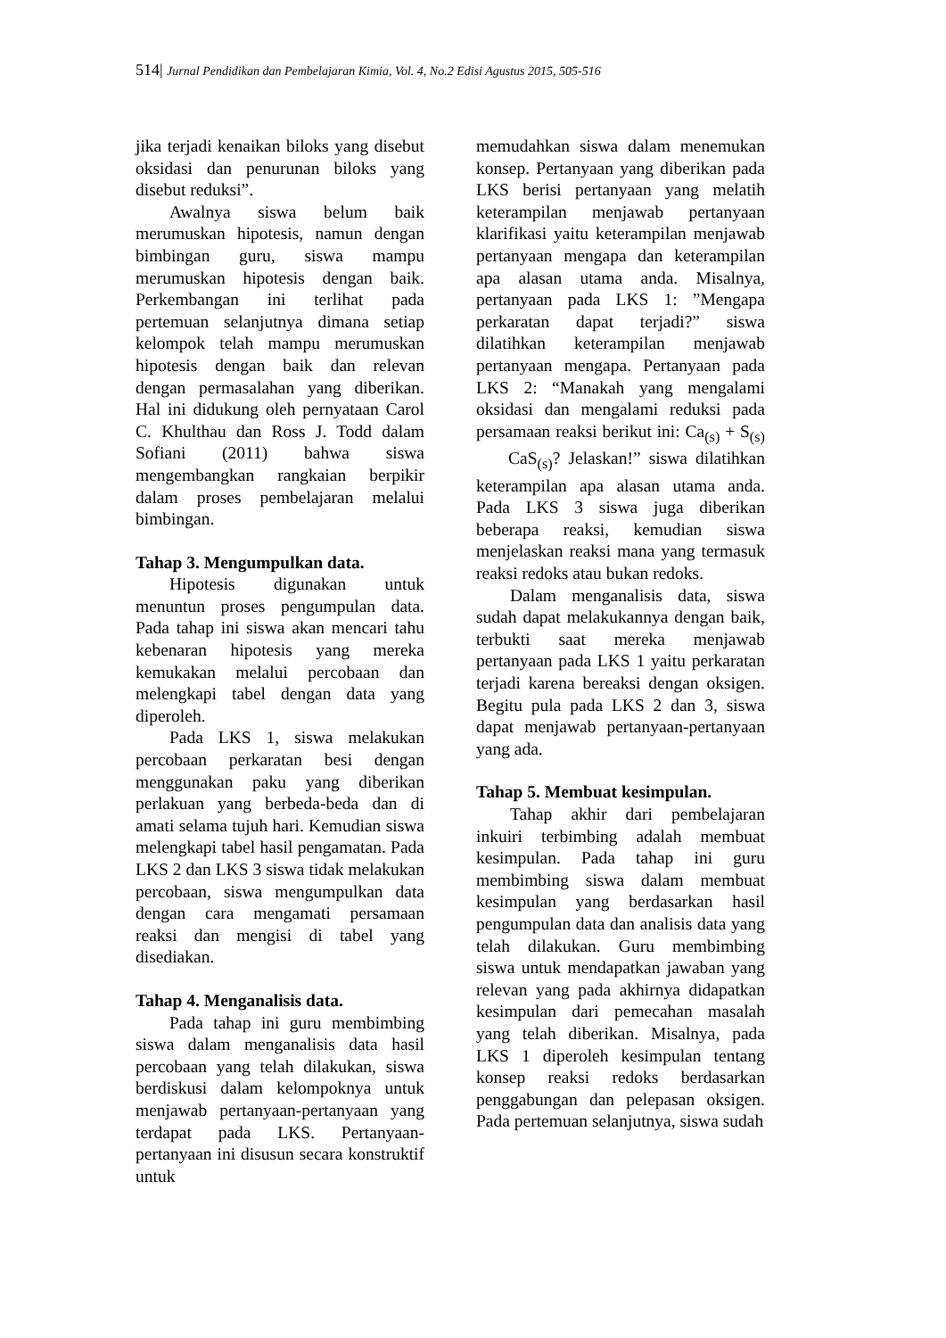514| Jurnal Pendidikan dan Pembelajaran Kimia, Vol. 4, No.2 Edisi Agustus 2015, 505-516
jika terjadi kenaikan biloks yang disebut oksidasi dan penurunan biloks yang disebut reduksi”.
Awalnya siswa belum baik merumuskan hipotesis, namun dengan bimbingan guru, siswa mampu merumuskan hipotesis dengan baik. Perkembangan ini terlihat pada pertemuan selanjutnya dimana setiap kelompok telah mampu merumuskan hipotesis dengan baik dan relevan dengan permasalahan yang diberikan. Hal ini didukung oleh pernyataan Carol C. Khulthau dan Ross J. Todd dalam Sofiani (2011) bahwa siswa mengembangkan rangkaian berpikir dalam proses pembelajaran melalui bimbingan.
Tahap 3. Mengumpulkan data.
Hipotesis digunakan untuk menuntun proses pengumpulan data. Pada tahap ini siswa akan mencari tahu kebenaran hipotesis yang mereka kemukakan melalui percobaan dan melengkapi tabel dengan data yang diperoleh.
Pada LKS 1, siswa melakukan percobaan perkaratan besi dengan menggunakan paku yang diberikan perlakuan yang berbeda-beda dan di amati selama tujuh hari. Kemudian siswa melengkapi tabel hasil pengamatan. Pada LKS 2 dan LKS 3 siswa tidak melakukan percobaan, siswa mengumpulkan data dengan cara mengamati persamaan reaksi dan mengisi di tabel yang disediakan.
Tahap 4. Menganalisis data.
Pada tahap ini guru membimbing siswa dalam menganalisis data hasil percobaan yang telah dilakukan, siswa berdiskusi dalam kelompoknya untuk menjawab pertanyaan-pertanyaan yang terdapat pada LKS. Pertanyaan-pertanyaan ini disusun secara konstruktif untuk
memudahkan siswa dalam menemukan konsep. Pertanyaan yang diberikan pada LKS berisi pertanyaan yang melatih keterampilan menjawab pertanyaan klarifikasi yaitu keterampilan menjawab pertanyaan mengapa dan keterampilan apa alasan utama anda. Misalnya, pertanyaan pada LKS 1: ”Mengapa perkaratan dapat terjadi?” siswa dilatihkan keterampilan menjawab pertanyaan mengapa. Pertanyaan pada LKS 2: “Manakah yang mengalami oksidasi dan mengalami reduksi pada persamaan reaksi berikut ini: Ca<sub>(s)</sub> + S<sub>(s)</sub> CaS<sub>(s)</sub>? Jelaskan!” siswa dilatihkan keterampilan apa alasan utama anda. Pada LKS 3 siswa juga diberikan beberapa reaksi, kemudian siswa menjelaskan reaksi mana yang termasuk reaksi redoks atau bukan redoks.
Dalam menganalisis data, siswa sudah dapat melakukannya dengan baik, terbukti saat mereka menjawab pertanyaan pada LKS 1 yaitu perkaratan terjadi karena bereaksi dengan oksigen. Begitu pula pada LKS 2 dan 3, siswa dapat menjawab pertanyaan-pertanyaan yang ada.
Tahap 5. Membuat kesimpulan.
Tahap akhir dari pembelajaran inkuiri terbimbing adalah membuat kesimpulan. Pada tahap ini guru membimbing siswa dalam membuat kesimpulan yang berdasarkan hasil pengumpulan data dan analisis data yang telah dilakukan. Guru membimbing siswa untuk mendapatkan jawaban yang relevan yang pada akhirnya didapatkan kesimpulan dari pemecahan masalah yang telah diberikan. Misalnya, pada LKS 1 diperoleh kesimpulan tentang konsep reaksi redoks berdasarkan penggabungan dan pelepasan oksigen. Pada pertemuan selanjutnya, siswa sudah